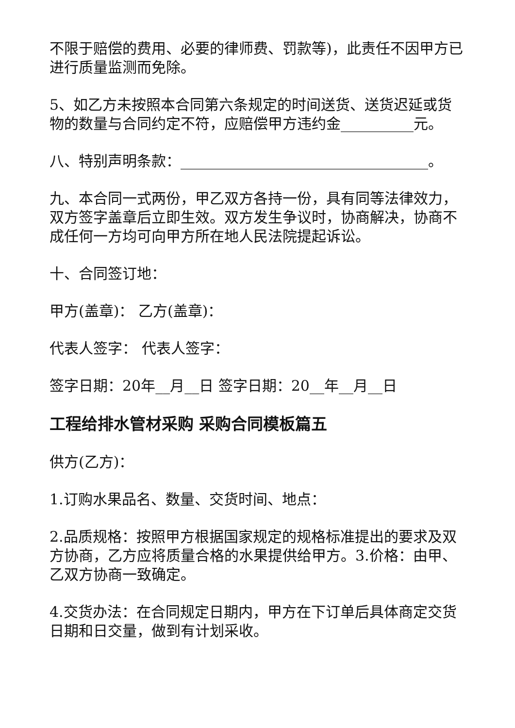不限于赔偿的费用、必要的律师费、罚款等)，此责任不因甲方已进行质量监测而免除。
5、如乙方未按照本合同第六条规定的时间送货、送货迟延或货物的数量与合同约定不符，应赔偿甲方违约金__________元。
八、特别声明条款：__________________________________。
九、本合同一式两份，甲乙双方各持一份，具有同等法律效力，双方签字盖章后立即生效。双方发生争议时，协商解决，协商不成任何一方均可向甲方所在地人民法院提起诉讼。
十、合同签订地：
甲方(盖章)： 乙方(盖章)：
代表人签字： 代表人签字：
签字日期：20年__月__日 签字日期：20__年__月__日
工程给排水管材采购 采购合同模板篇五
供方(乙方)：
1.订购水果品名、数量、交货时间、地点：
2.品质规格：按照甲方根据国家规定的规格标准提出的要求及双方协商，乙方应将质量合格的水果提供给甲方。3.价格：由甲、乙双方协商一致确定。
4.交货办法：在合同规定日期内，甲方在下订单后具体商定交货日期和日交量，做到有计划采收。